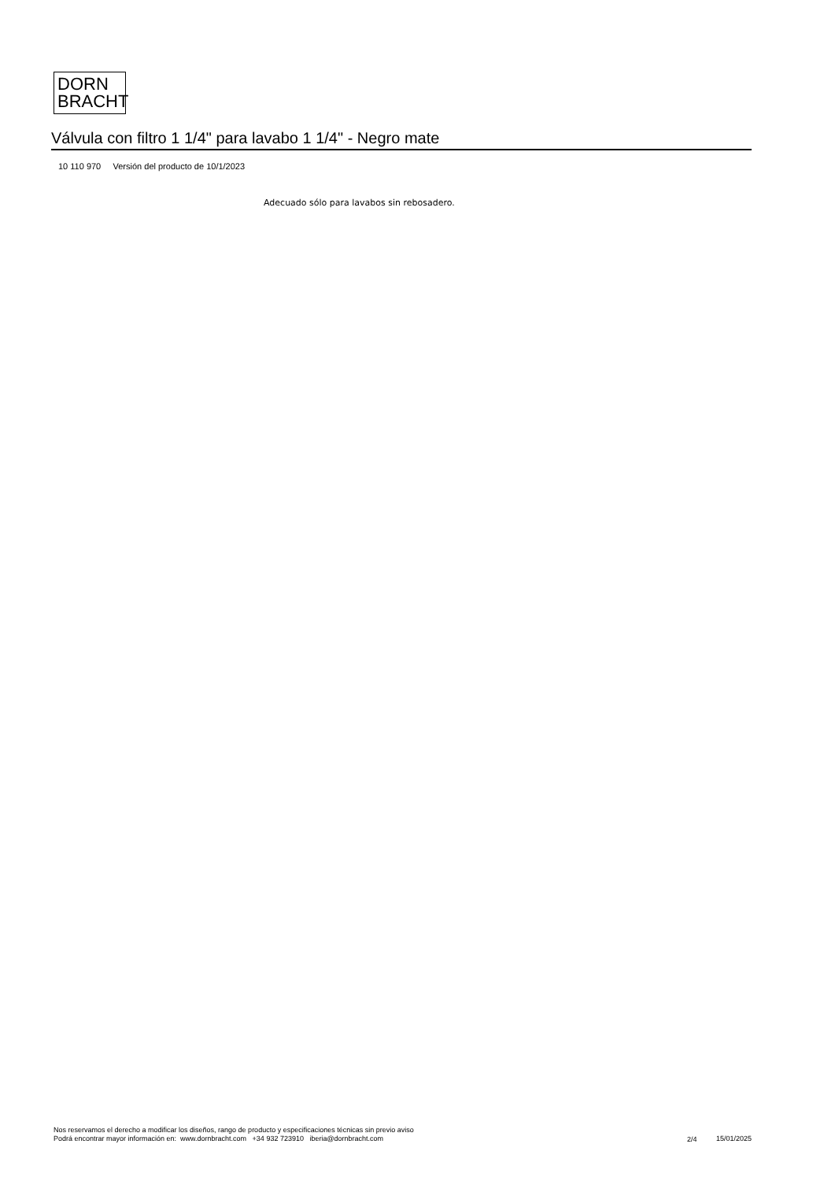DORN
BRACHT
Válvula con filtro 1 1/4" para lavabo 1 1/4" - Negro mate
10 110 970 Versión del producto de 10/1/2023
Adecuado sólo para lavabos sin rebosadero.
Nos reservamos el derecho a modificar los diseños, rango de producto y especificaciones técnicas sin previo aviso
Podrá encontrar mayor información en: www.dornbracht.com +34 932 723910 iberia@dornbracht.com
2/4 15/01/2025